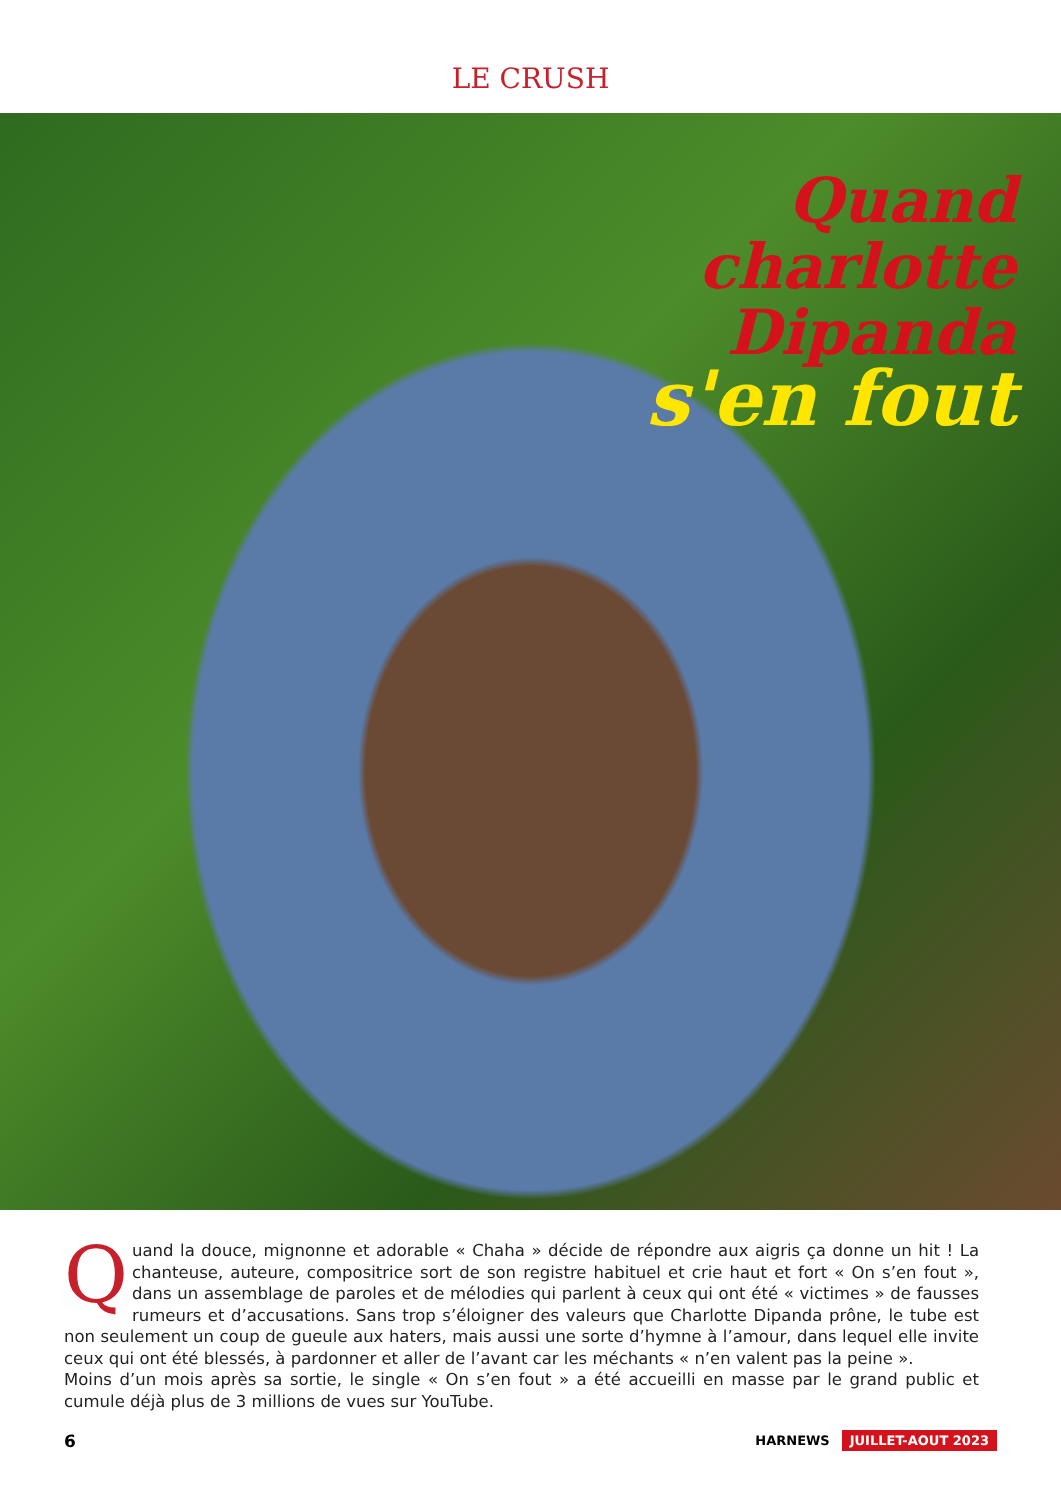LE CRUSH
Quand
charlotte
Dipanda
s'en fout
Quand la douce, mignonne et adorable « Chaha » décide de répondre aux aigris ça donne un hit ! La chanteuse, auteure, compositrice sort de son registre habituel et crie haut et fort « On s’en fout », dans un assemblage de paroles et de mélodies qui parlent à ceux qui ont été « victimes » de fausses rumeurs et d’accusations. Sans trop s’éloigner des valeurs que Charlotte Dipanda prône, le tube est non seulement un coup de gueule aux haters, mais aussi une sorte d’hymne à l’amour, dans lequel elle invite ceux qui ont été blessés, à pardonner et aller de l’avant car les méchants « n’en valent pas la peine ».
Moins d’un mois après sa sortie, le single « On s’en fout » a été accueilli en masse par le grand public et cumule déjà plus de 3 millions de vues sur YouTube.
6 HARNEWS JUILLET-AOUT 2023